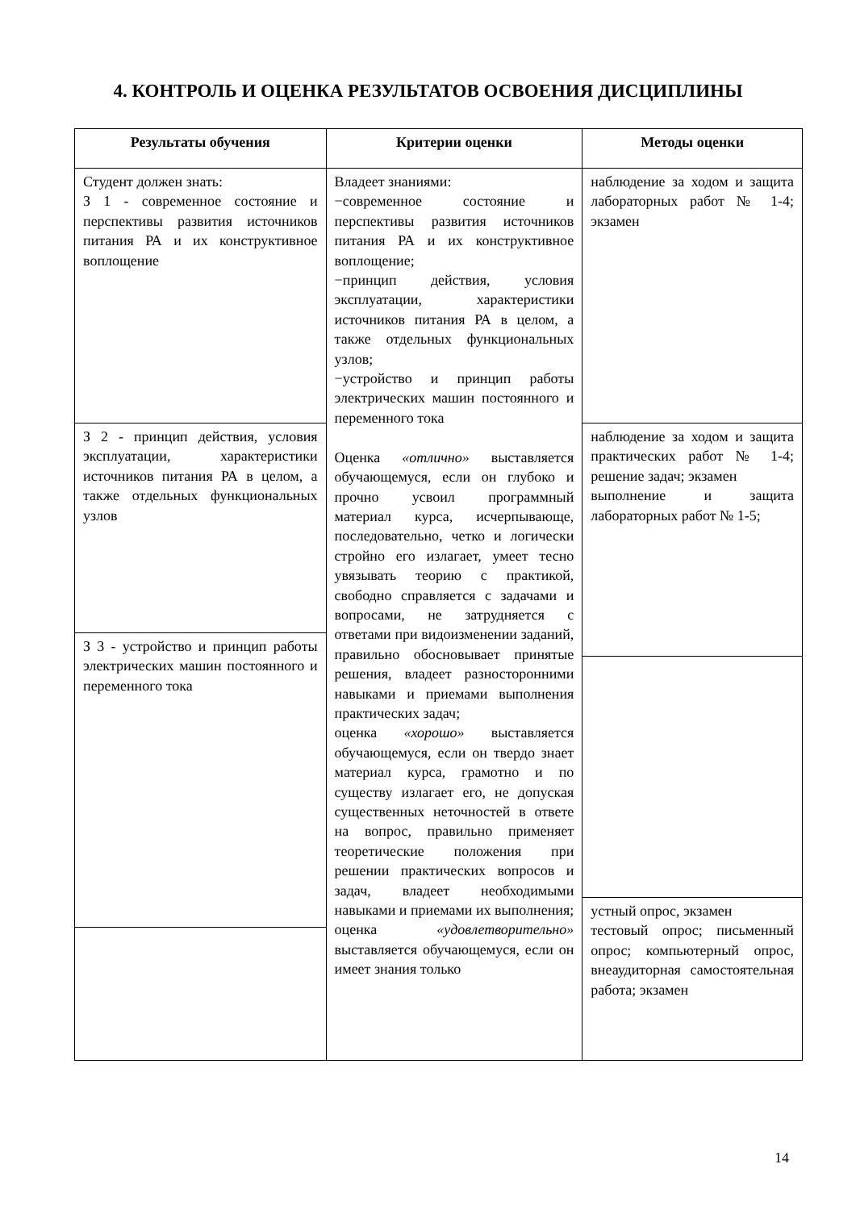4. КОНТРОЛЬ И ОЦЕНКА РЕЗУЛЬТАТОВ ОСВОЕНИЯ ДИСЦИПЛИНЫ
| Результаты обучения | Критерии оценки | Методы оценки |
| --- | --- | --- |
| Студент должен знать: З 1 - современное состояние и перспективы развития источников питания РА и их конструктивное воплощение | Владеет знаниями: −современное состояние и перспективы развития источников питания РА и их конструктивное воплощение; −принцип действия, условия эксплуатации, характеристики источников питания РА в целом, а также отдельных функциональных узлов; −устройство и принцип работы электрических машин постоянного и переменного тока Оценка «отлично» выставляется обучающемуся, если он глубоко и прочно усвоил программный материал курса, исчерпывающе, последовательно, четко и логически стройно его излагает, умеет тесно увязывать теорию с практикой, свободно справляется с задачами и вопросами, не затрудняется с ответами при видоизменении заданий, правильно обосновывает принятые решения, владеет разносторонними навыками и приемами выполнения практических задач; оценка «хорошо» выставляется обучающемуся, если он твердо знает материал курса, грамотно и по существу излагает его, не допуская существенных неточностей в ответе на вопрос, правильно применяет теоретические положения при решении практических вопросов и задач, владеет необходимыми навыками и приемами их выполнения; оценка «удовлетворительно» выставляется обучающемуся, если он имеет знания только | наблюдение за ходом и защита лабораторных работ № 1-4; экзамен |
| З 2 - принцип действия, условия эксплуатации, характеристики источников питания РА в целом, а также отдельных функциональных узлов | | наблюдение за ходом и защита практических работ № 1-4; решение задач; экзамен выполнение и защита лабораторных работ № 1-5; |
| З 3 - устройство и принцип работы электрических машин постоянного и переменного тока | | |
| | | устный опрос, экзамен тестовый опрос; письменный опрос; компьютерный опрос, внеаудиторная самостоятельная работа; экзамен |
14